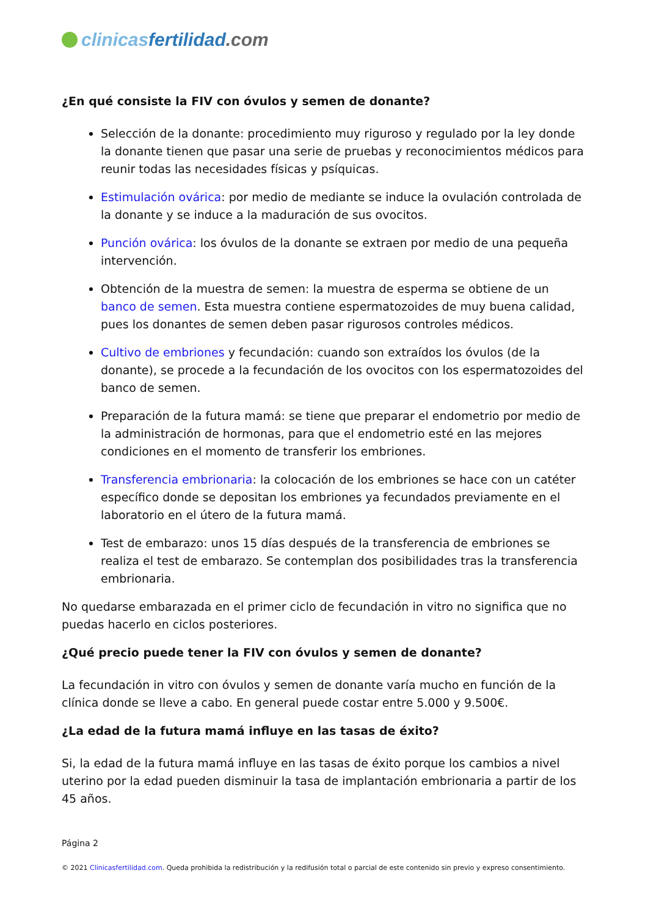clinicas fertilidad.com
¿En qué consiste la FIV con óvulos y semen de donante?
Selección de la donante: procedimiento muy riguroso y regulado por la ley donde la donante tienen que pasar una serie de pruebas y reconocimientos médicos para reunir todas las necesidades físicas y psíquicas.
Estimulación ovárica: por medio de mediante se induce la ovulación controlada de la donante y se induce a la maduración de sus ovocitos.
Punción ovárica: los óvulos de la donante se extraen por medio de una pequeña intervención.
Obtención de la muestra de semen: la muestra de esperma se obtiene de un banco de semen. Esta muestra contiene espermatozoides de muy buena calidad, pues los donantes de semen deben pasar rigurosos controles médicos.
Cultivo de embriones y fecundación: cuando son extraídos los óvulos (de la donante), se procede a la fecundación de los ovocitos con los espermatozoides del banco de semen.
Preparación de la futura mamá: se tiene que preparar el endometrio por medio de la administración de hormonas, para que el endometrio esté en las mejores condiciones en el momento de transferir los embriones.
Transferencia embrionaria: la colocación de los embriones se hace con un catéter específico donde se depositan los embriones ya fecundados previamente en el laboratorio en el útero de la futura mamá.
Test de embarazo: unos 15 días después de la transferencia de embriones se realiza el test de embarazo. Se contemplan dos posibilidades tras la transferencia embrionaria.
No quedarse embarazada en el primer ciclo de fecundación in vitro no significa que no puedas hacerlo en ciclos posteriores.
¿Qué precio puede tener la FIV con óvulos y semen de donante?
La fecundación in vitro con óvulos y semen de donante varía mucho en función de la clínica donde se lleve a cabo. En general puede costar entre 5.000 y 9.500€.
¿La edad de la futura mamá influye en las tasas de éxito?
Si, la edad de la futura mamá influye en las tasas de éxito porque los cambios a nivel uterino por la edad pueden disminuir la tasa de implantación embrionaria a partir de los 45 años.
Página 2
© 2021 Clinicasfertilidad.com. Queda prohibida la redistribución y la redifusión total o parcial de este contenido sin previo y expreso consentimiento.